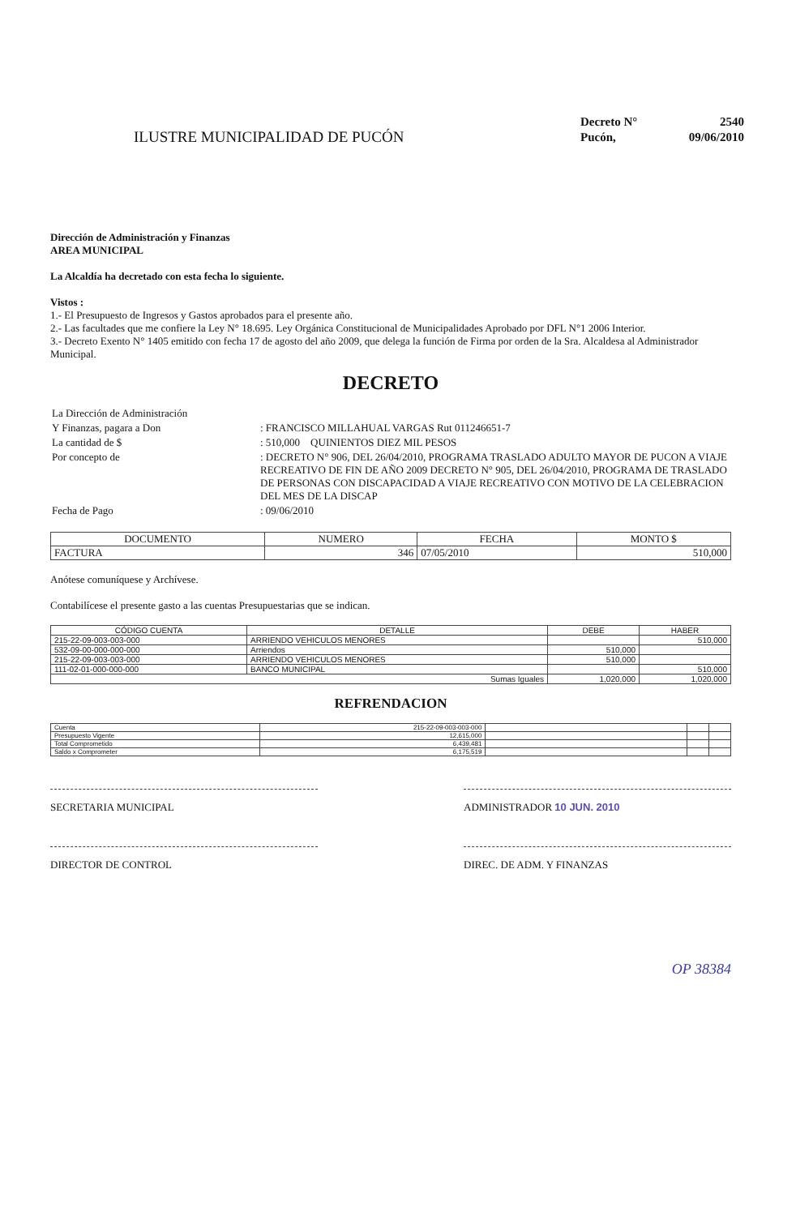ILUSTRE MUNICIPALIDAD DE PUCÓN
| Decreto N° | 2540 |
| Pucón, | 09/06/2010 |
Dirección de Administración y Finanzas
AREA MUNICIPAL
La Alcaldía ha decretado con esta fecha lo siguiente.
Vistos :
1.- El Presupuesto de Ingresos y Gastos aprobados para el presente año.
2.- Las facultades que me confiere la Ley N° 18.695. Ley Orgánica Constitucional de Municipalidades Aprobado por DFL N°1 2006 Interior.
3.- Decreto Exento N° 1405 emitido con fecha 17 de agosto del año 2009, que delega la función de Firma por orden de la Sra. Alcaldesa al Administrador Municipal.
DECRETO
| La Dirección de Administración | |
| Y Finanzas, pagara a Don | : FRANCISCO MILLAHUAL VARGAS Rut 011246651-7 |
| La cantidad de $ | : 510,000 QUINIENTOS DIEZ MIL PESOS |
| Por concepto de | : DECRETO N° 906, DEL 26/04/2010, PROGRAMA TRASLADO ADULTO MAYOR DE PUCON A VIAJE RECREATIVO DE FIN DE AÑO 2009 DECRETO N° 905, DEL 26/04/2010, PROGRAMA DE TRASLADO DE PERSONAS CON DISCAPACIDAD A VIAJE RECREATIVO CON MOTIVO DE LA CELEBRACION DEL MES DE LA DISCAP |
| Fecha de Pago | : 09/06/2010 |
| DOCUMENTO | NUMERO | FECHA | MONTO $ |
| --- | --- | --- | --- |
| FACTURA | 346 | 07/05/2010 | 510,000 |
Anótese comuníquese y Archívese.
Contabilícese el presente gasto a las cuentas Presupuestarias que se indican.
| CÓDIGO CUENTA | DETALLE | DEBE | HABER |
| --- | --- | --- | --- |
| 215-22-09-003-003-000 | ARRIENDO VEHICULOS MENORES | | 510,000 |
| 532-09-00-000-000-000 | Arriendos | 510,000 | |
| 215-22-09-003-003-000 | ARRIENDO VEHICULOS MENORES | 510,000 | |
| 111-02-01-000-000-000 | BANCO MUNICIPAL | | 510,000 |
| Sumas Iguales | | 1,020,000 | 1,020,000 |
REFRENDACION
| Cuenta | 215-22-09-003-003-000 | | | |
| Presupuesto Vigente | 12,615,000 | | | |
| Total Comprometido | 6,439,481 | | | |
| Saldo x Comprometer | 6,175,519 | | | |
SECRETARIA MUNICIPAL ADMINISTRADOR 10 JUN. 2010
DIRECTOR DE CONTROL DIREC. DE ADM. Y FINANZAS
OP 38384